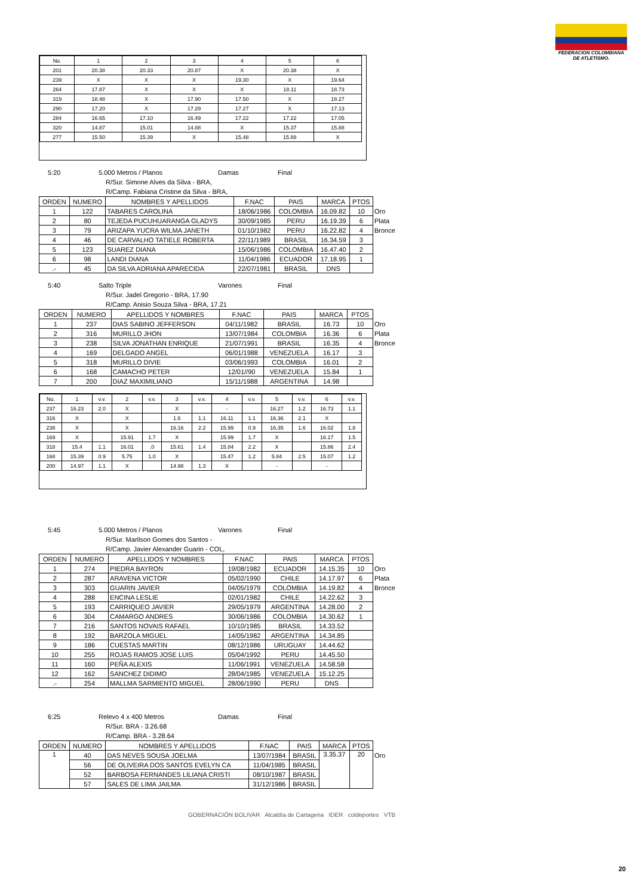FEDERACION COLOMBIANA DE ATLETISMO.
| No. | 1 | 2 | 3 | 4 | 5 | 6 |
| --- | --- | --- | --- | --- | --- | --- |
| 201 | 20.38 | 20.33 | 20.87 | X | 20.38 | X |
| 239 | X | X | X | 19.30 | X | 19.64 |
| 264 | 17.87 | X | X | X | 18.11 | 18.73 |
| 319 | 18.48 | X | 17.90 | 17.50 | X | 18.27 |
| 290 | 17.20 | X | 17.29 | 17.27 | X | 17.13 |
| 284 | 16.65 | 17.10 | 16.49 | 17.22 | 17.22 | 17.05 |
| 320 | 14.87 | 15.01 | 14.88 | X | 15.37 | 15.88 |
| 277 | 15.50 | 15.39 | X | 15.48 | 15.88 | X |
5:20 5.000 Metros / Planos Damas Final
R/Sur. Simone Alves da Silva - BRA,
R/Camp. Fabiana Cristine da Silva - BRA,
| ORDEN | NUMERO | NOMBRES Y APELLIDOS | F.NAC | PAIS | MARCA | PTOS | |
| --- | --- | --- | --- | --- | --- | --- | --- |
| 1 | 122 | TABARES CAROLINA | 18/06/1986 | COLOMBIA | 16.09.82 | 10 | Oro |
| 2 | 80 | TEJEDA PUCUHUARANGA GLADYS | 30/09/1985 | PERU | 16.19.39 | 6 | Plata |
| 3 | 79 | ARIZAPA YUCRA WILMA JANETH | 01/10/1982 | PERU | 16.22.82 | 4 | Bronce |
| 4 | 46 | DE CARVALHO TATIELE ROBERTA | 22/11/1989 | BRASIL | 16.34.59 | 3 | |
| 5 | 123 | SUAREZ DIANA | 15/06/1986 | COLOMBIA | 16.47.40 | 2 | |
| 6 | 98 | LANDI DIANA | 11/04/1986 | ECUADOR | 17.18.95 | 1 | |
| .- | 45 | DA SILVA ADRIANA APARECIDA | 22/07/1981 | BRASIL | DNS | | |
5:40 Salto Triple Varones Final
R/Sur. Jadel Gregorio - BRA, 17.90
R/Camp. Anisio Souza Silva - BRA, 17.21
| ORDEN | NUMERO | APELLIDOS Y NOMBRES | F.NAC | PAIS | MARCA | PTOS | |
| --- | --- | --- | --- | --- | --- | --- | --- |
| 1 | 237 | DIAS SABINO JEFFERSON | 04/11/1982 | BRASIL | 16.73 | 10 | Oro |
| 2 | 316 | MURILLO JHON | 13/07/1984 | COLOMBIA | 16.36 | 6 | Plata |
| 3 | 238 | SILVA JONATHAN ENRIQUE | 21/07/1991 | BRASIL | 16.35 | 4 | Bronce |
| 4 | 169 | DELGADO ANGEL | 06/01/1988 | VENEZUELA | 16.17 | 3 | |
| 5 | 318 | MURILLO DIVIE | 03/06/1993 | COLOMBIA | 16.01 | 2 | |
| 6 | 168 | CAMACHO PETER | 12/01//90 | VENEZUELA | 15.84 | 1 | |
| 7 | 200 | DIAZ MAXIMILIANO | 15/11/1988 | ARGENTINA | 14.98 | | |
| No. | 1 | v.v. | 2 | v.v. | 3 | v.v. | 4 | v.v. | 5 | v.v. | 6 | v.v. |
| --- | --- | --- | --- | --- | --- | --- | --- | --- | --- | --- | --- | --- |
| 237 | 16.23 | 2.0 | X | | X | | - | | 16.27 | 1.2 | 16.73 | 1.1 |
| 316 | X | | X | | 1.6 | 1.1 | 16.11 | 1.1 | 16.36 | 2.1 | X | |
| 238 | X | | X | | 16.16 | 2.2 | 15.99 | 0.9 | 16.35 | 1.6 | 16.02 | 1.8 |
| 169 | X | | 15.91 | 1.7 | X | | 15.99 | 1.7 | X | | 16.17 | 1.5 |
| 318 | 15.4 | 1.1 | 16.01 | .0 | 15.61 | 1.4 | 15.84 | 2.2 | X | | 15.86 | 2.4 |
| 168 | 15.39 | 0.9 | 5.75 | 1.0 | X | | 15.47 | 1.2 | 5.84 | 2.5 | 15.07 | 1.2 |
| 200 | 14.97 | 1.1 | X | | 14.98 | 1.3 | X | | - | | - | |
5:45 5.000 Metros / Planos Varones Final
R/Sur. Marilson Gomes dos Santos -
R/Camp. Javier Alexander Guarin - COL,
| ORDEN | NUMERO | APELLIDOS Y NOMBRES | F.NAC | PAIS | MARCA | PTOS | |
| --- | --- | --- | --- | --- | --- | --- | --- |
| 1 | 274 | PIEDRA BAYRON | 19/08/1982 | ECUADOR | 14.15.35 | 10 | Oro |
| 2 | 287 | ARAVENA VICTOR | 05/02/1990 | CHILE | 14.17.97 | 6 | Plata |
| 3 | 303 | GUARIN JAVIER | 04/05/1979 | COLOMBIA | 14.19.82 | 4 | Bronce |
| 4 | 288 | ENCINA LESLIE | 02/01/1982 | CHILE | 14.22.62 | 3 | |
| 5 | 193 | CARRIQUEO JAVIER | 29/05/1979 | ARGENTINA | 14.28.00 | 2 | |
| 6 | 304 | CAMARGO ANDRES | 30/06/1986 | COLOMBIA | 14.30.62 | 1 | |
| 7 | 216 | SANTOS NOVAIS RAFAEL | 10/10/1985 | BRASIL | 14.33.52 | | |
| 8 | 192 | BARZOLA MIGUEL | 14/05/1982 | ARGENTINA | 14.34.85 | | |
| 9 | 186 | CUESTAS MARTIN | 08/12/1986 | URUGUAY | 14.44.62 | | |
| 10 | 255 | ROJAS RAMOS JOSE LUIS | 05/04/1992 | PERU | 14.45.50 | | |
| 11 | 160 | PEÑA ALEXIS | 11/06/1991 | VENEZUELA | 14.58.58 | | |
| 12 | 162 | SANCHEZ DIDIMO | 28/04/1985 | VENEZUELA | 15.12.25 | | |
| .- | 254 | MALLMA SARMIENTO MIGUEL | 28/06/1990 | PERU | DNS | | |
6:25 Relevo 4 x 400 Metros Damas Final
R/Sur. BRA - 3.26.68
R/Camp. BRA - 3.28.64
| ORDEN | NUMERO | NOMBRES Y APELLIDOS | F.NAC | PAIS | MARCA | PTOS | |
| --- | --- | --- | --- | --- | --- | --- | --- |
| 1 | 40 | DAS NEVES SOUSA JOELMA | 13/07/1984 | BRASIL | 3.35.37 | 20 | Oro |
| | 56 | DE OLIVEIRA DOS SANTOS EVELYN CA | 11/04/1985 | BRASIL | | | |
| | 52 | BARBOSA FERNANDES LILIANA CRISTI | 08/10/1987 | BRASIL | | | |
| | 57 | SALES DE LIMA JAILMA | 31/12/1986 | BRASIL | | | |
GOBERNACIÓN BOLIVAR Alcaldía de Cartagena IDER coldeportes VTB
20